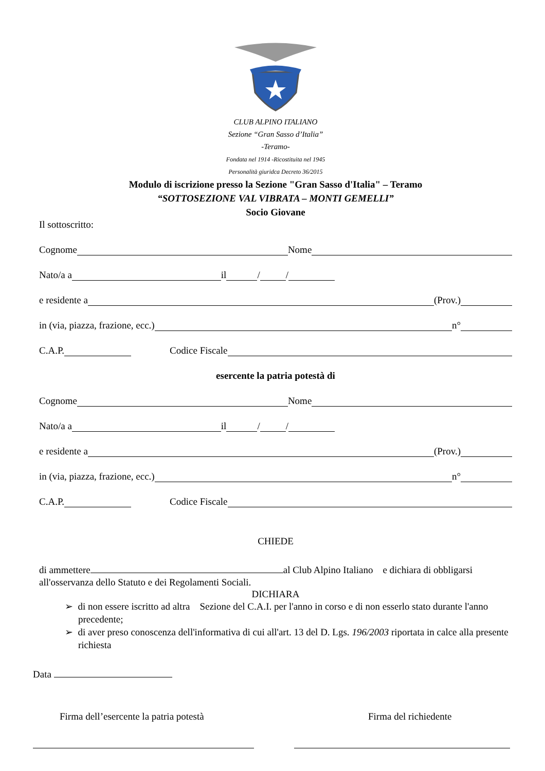CLUB ALPINO ITALIANO
Sezione “Gran Sasso d’Italia”
-Teramo-
Fondata nel 1914 -Ricostituita nel 1945
Personalità giuridca Decreto 36/2015
Modulo di iscrizione presso la Sezione "Gran Sasso d'Italia" – Teramo
“SOTTOSEZIONE VAL VIBRATA – MONTI GEMELLI”
Socio Giovane
Il sottoscritto:
Cognome Nome
Nato/a a il / /
e residente a (Prov.)
in (via, piazza, frazione, ecc.) n°
C.A.P. Codice Fiscale
esercente la patria potestà di
Cognome Nome
Nato/a a il / /
e residente a (Prov.)
in (via, piazza, frazione, ecc.) n°
C.A.P. Codice Fiscale
CHIEDE
di ammettere al Club Alpino Italiano e dichiara di obbligarsi all'osservanza dello Statuto e dei Regolamenti Sociali.
DICHIARA
➢ di non essere iscritto ad altra Sezione del C.A.I. per l'anno in corso e di non esserlo stato durante l'anno precedente;
➢ di aver preso conoscenza dell'informativa di cui all'art. 13 del D. Lgs. 196/2003 riportata in calce alla presente richiesta
Data
Firma dell’esercente la patria potestà Firma del richiedente